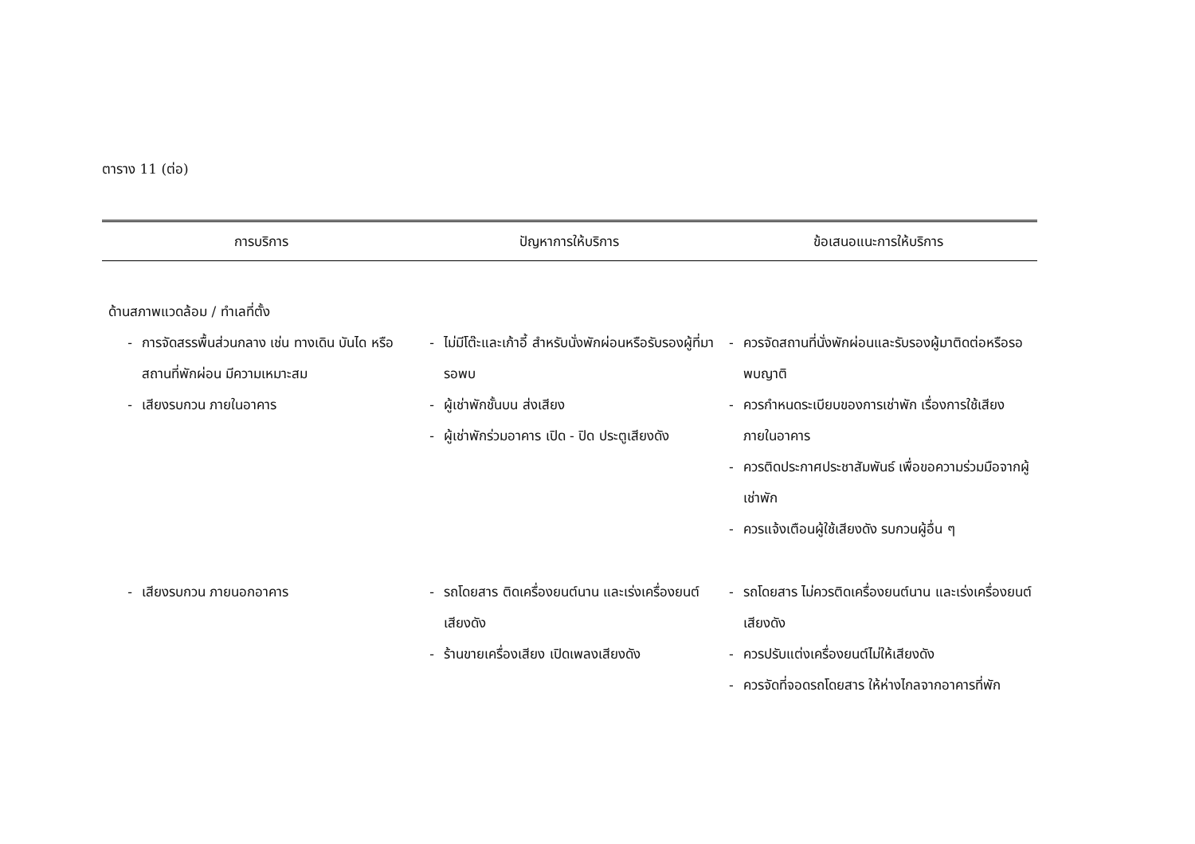ตาราง 11 (ต่อ)
| การบริการ | ปัญหาการให้บริการ | ข้อเสนอแนะการให้บริการ |
| --- | --- | --- |
| ด้านสภาพแวดล้อม / ทำเลที่ตั้ง | | |
| - การจัดสรรพื้นส่วนกลาง เช่น ทางเดิน บันได หรือสถานที่พักผ่อน มีความเหมาะสม | - ไม่มีโต๊ะและเก้าอี้ สำหรับนั่งพักผ่อนหรือรับรองผู้ที่มารอพบ | - ควรจัดสถานที่นั่งพักผ่อนและรับรองผู้มาติดต่อหรือรอพบญาติ |
| - เสียงรบกวน ภายในอาคาร | - ผู้เช่าพักชั้นบน ส่งเสียง - ผู้เช่าพักร่วมอาคาร เปิด - ปิด ประตูเสียงดัง | - ควรกำหนดระเบียบของการเช่าพัก เรื่องการใช้เสียงภายในอาคาร - ควรติดประกาศประชาสัมพันธ์ เพื่อขอความร่วมมือจากผู้เช่าพัก - ควรแจ้งเตือนผู้ใช้เสียงดัง รบกวนผู้อื่น ๆ |
| - เสียงรบกวน ภายนอกอาคาร | - รถโดยสาร ติดเครื่องยนต์นาน และเร่งเครื่องยนต์เสียงดัง - ร้านขายเครื่องเสียง เปิดเพลงเสียงดัง | - รถโดยสาร ไม่ควรติดเครื่องยนต์นาน และเร่งเครื่องยนต์เสียงดัง - ควรปรับแต่งเครื่องยนต์ไม่ให้เสียงดัง - ควรจัดที่จอดรถโดยสาร ให้ห่างไกลจากอาคารที่พัก |